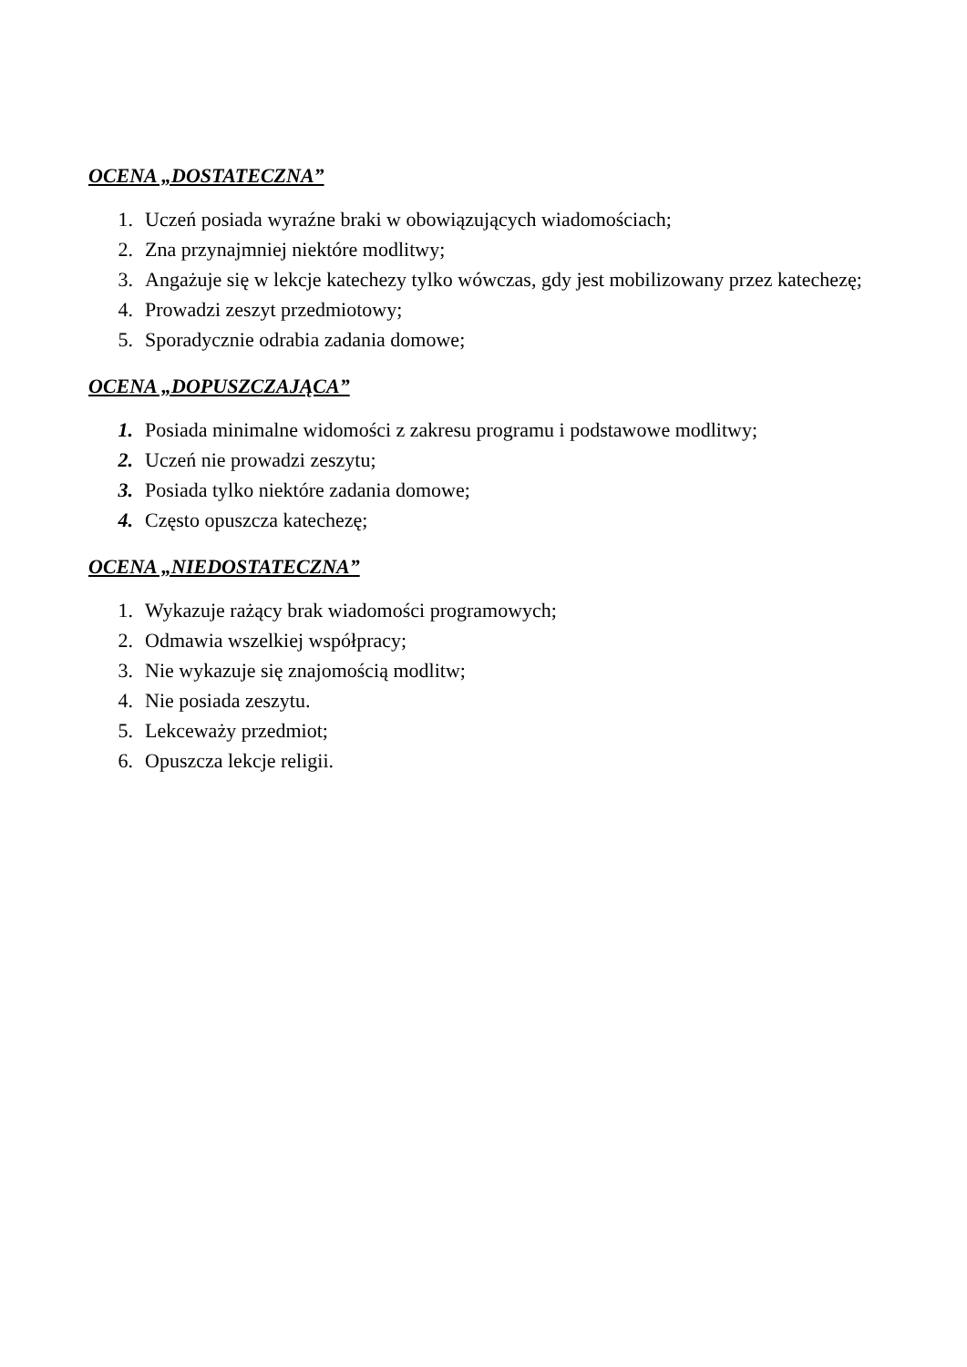OCENA „DOSTATECZNA”
1. Uczeń posiada wyraźne braki w obowiązujących wiadomościach;
2. Zna przynajmniej niektóre modlitwy;
3. Angażuje się w lekcje katechezy tylko wówczas, gdy jest mobilizowany przez katechezę;
4. Prowadzi zeszyt przedmiotowy;
5. Sporadycznie odrabia zadania domowe;
OCENA „DOPUSZCZAJĄCA”
1. Posiada minimalne widomości z zakresu programu i podstawowe modlitwy;
2. Uczeń nie prowadzi zeszytu;
3. Posiada tylko niektóre zadania domowe;
4. Często opuszcza katechezę;
OCENA „NIEDOSTATECZNA”
1. Wykazuje rażący brak wiadomości programowych;
2. Odmawia wszelkiej współpracy;
3. Nie wykazuje się znajomością modlitw;
4. Nie posiada zeszytu.
5. Lekceważy przedmiot;
6. Opuszcza lekcje religii.